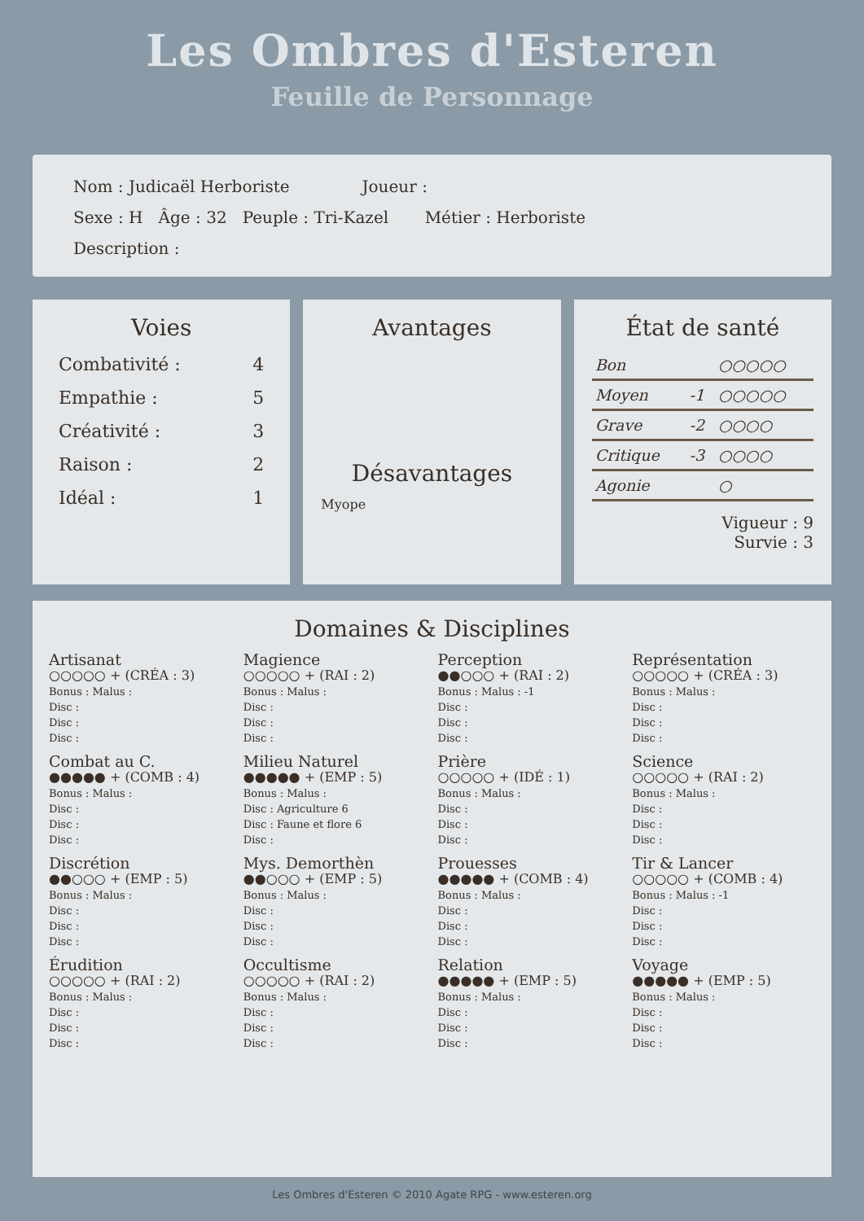Les Ombres d'Esteren
Feuille de Personnage
Nom : Judicaël Herboriste Joueur :
Sexe : H Âge : 32 Peuple : Tri-Kazel Métier : Herboriste
Description :
Voies
Combativité : 4
Empathie : 5
Créativité : 3
Raison : 2
Idéal : 1
Avantages
Désavantages
Myope
État de santé
| Bon | | ○○○○○ |
| Moyen | -1 | ○○○○○ |
| Grave | -2 | ○○○○ |
| Critique | -3 | ○○○○ |
| Agonie | | ○ |
Vigueur : 9
Survie : 3
Domaines & Disciplines
Artisanat
○○○○○ + (CRÉA : 3)
Bonus : Malus :
Disc :
Disc :
Disc :
Magience
○○○○○ + (RAI : 2)
Bonus : Malus :
Disc :
Disc :
Disc :
Perception
●●○○○ + (RAI : 2)
Bonus : Malus : -1
Disc :
Disc :
Disc :
Représentation
○○○○○ + (CRÉA : 3)
Bonus : Malus :
Disc :
Disc :
Disc :
Combat au C.
●●●●● + (COMB : 4)
Bonus : Malus :
Disc :
Disc :
Disc :
Milieu Naturel
●●●●● + (EMP : 5)
Bonus : Malus :
Disc : Agriculture 6
Disc : Faune et flore 6
Disc :
Prière
○○○○○ + (IDÉ : 1)
Bonus : Malus :
Disc :
Disc :
Disc :
Science
○○○○○ + (RAI : 2)
Bonus : Malus :
Disc :
Disc :
Disc :
Discrétion
●●○○○ + (EMP : 5)
Bonus : Malus :
Disc :
Disc :
Disc :
Mys. Demorthèn
●●○○○ + (EMP : 5)
Bonus : Malus :
Disc :
Disc :
Disc :
Prouesses
●●●●● + (COMB : 4)
Bonus : Malus :
Disc :
Disc :
Disc :
Tir & Lancer
○○○○○ + (COMB : 4)
Bonus : Malus : -1
Disc :
Disc :
Disc :
Érudition
○○○○○ + (RAI : 2)
Bonus : Malus :
Disc :
Disc :
Disc :
Occultisme
○○○○○ + (RAI : 2)
Bonus : Malus :
Disc :
Disc :
Disc :
Relation
●●●●● + (EMP : 5)
Bonus : Malus :
Disc :
Disc :
Disc :
Voyage
●●●●● + (EMP : 5)
Bonus : Malus :
Disc :
Disc :
Disc :
Les Ombres d'Esteren © 2010 Agate RPG - www.esteren.org